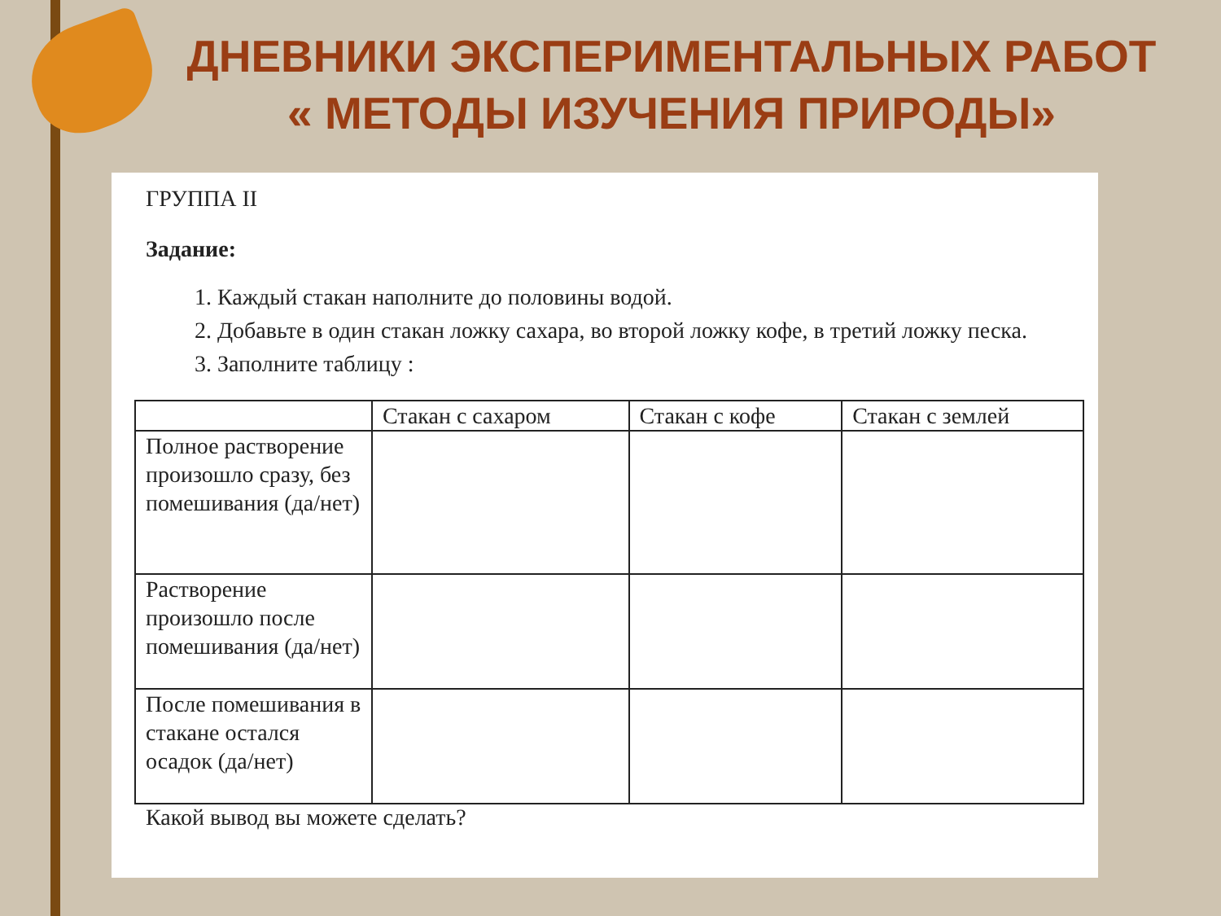ДНЕВНИКИ ЭКСПЕРИМЕНТАЛЬНЫХ РАБОТ
« МЕТОДЫ ИЗУЧЕНИЯ ПРИРОДЫ»
ГРУППА II
Задание:
1. Каждый стакан наполните до половины водой.
2. Добавьте в один стакан ложку сахара, во второй ложку кофе, в третий ложку песка.
3. Заполните таблицу :
| | Стакан с сахаром | Стакан с кофе | Стакан с землей |
| --- | --- | --- | --- |
| Полное растворение произошло сразу, без помешивания (да/нет) | | | |
| Растворение произошло после помешивания (да/нет) | | | |
| После помешивания в стакане остался осадок (да/нет) | | | |
Какой вывод вы можете сделать?